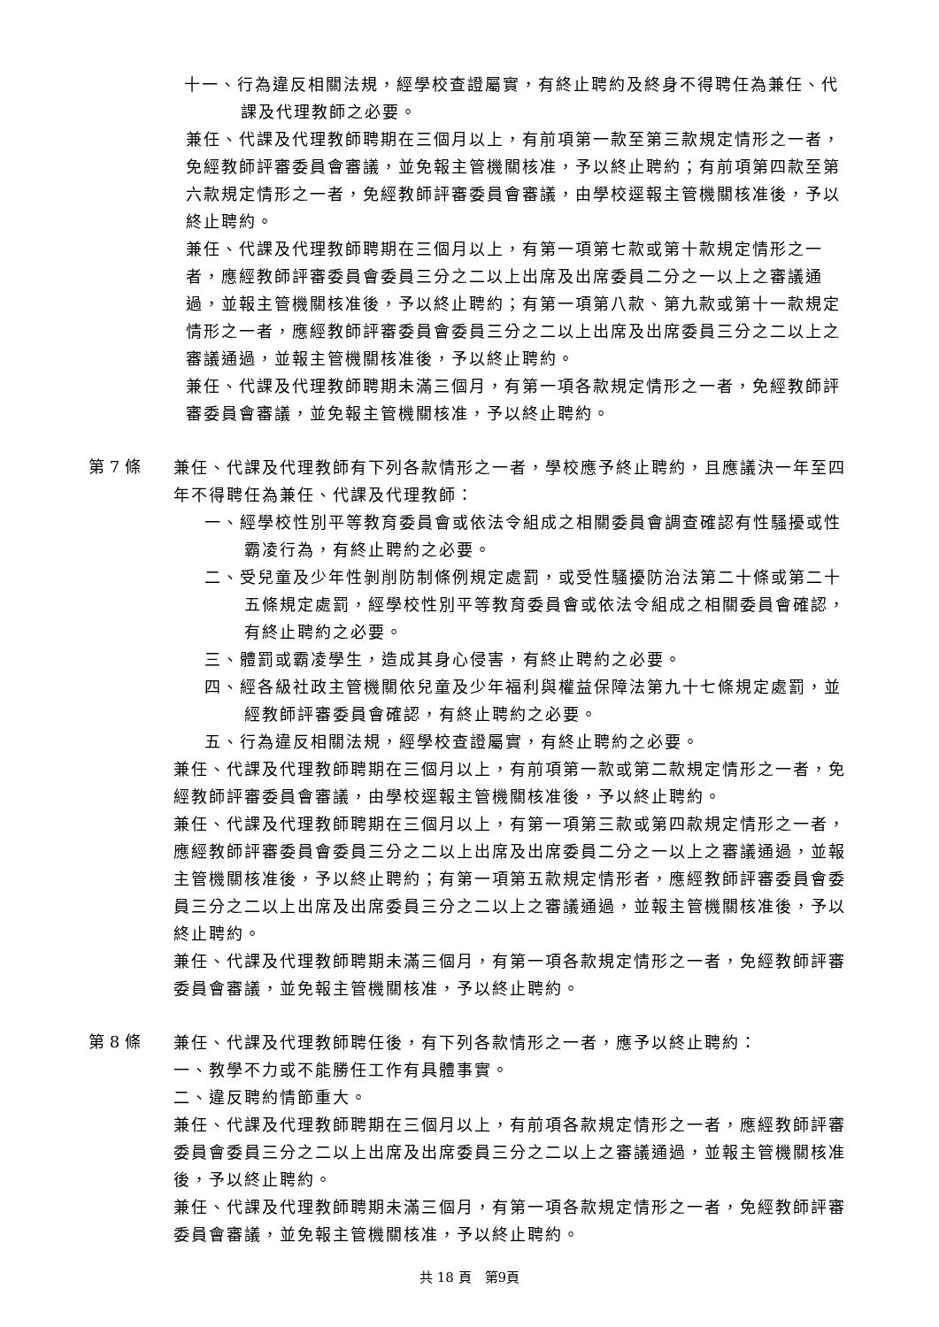十一、行為違反相關法規，經學校查證屬實，有終止聘約及終身不得聘任為兼任、代課及代理教師之必要。
兼任、代課及代理教師聘期在三個月以上，有前項第一款至第三款規定情形之一者，免經教師評審委員會審議，並免報主管機關核准，予以終止聘約；有前項第四款至第六款規定情形之一者，免經教師評審委員會審議，由學校逕報主管機關核准後，予以終止聘約。
兼任、代課及代理教師聘期在三個月以上，有第一項第七款或第十款規定情形之一者，應經教師評審委員會委員三分之二以上出席及出席委員二分之一以上之審議通過，並報主管機關核准後，予以終止聘約；有第一項第八款、第九款或第十一款規定情形之一者，應經教師評審委員會委員三分之二以上出席及出席委員三分之二以上之審議通過，並報主管機關核准後，予以終止聘約。
兼任、代課及代理教師聘期未滿三個月，有第一項各款規定情形之一者，免經教師評審委員會審議，並免報主管機關核准，予以終止聘約。
第 7 條
兼任、代課及代理教師有下列各款情形之一者，學校應予終止聘約，且應議決一年至四年不得聘任為兼任、代課及代理教師：
一、經學校性別平等教育委員會或依法令組成之相關委員會調查確認有性騷擾或性霸凌行為，有終止聘約之必要。
二、受兒童及少年性剝削防制條例規定處罰，或受性騷擾防治法第二十條或第二十五條規定處罰，經學校性別平等教育委員會或依法令組成之相關委員會確認，有終止聘約之必要。
三、體罰或霸凌學生，造成其身心侵害，有終止聘約之必要。
四、經各級社政主管機關依兒童及少年福利與權益保障法第九十七條規定處罰，並經教師評審委員會確認，有終止聘約之必要。
五、行為違反相關法規，經學校查證屬實，有終止聘約之必要。
兼任、代課及代理教師聘期在三個月以上，有前項第一款或第二款規定情形之一者，免經教師評審委員會審議，由學校逕報主管機關核准後，予以終止聘約。
兼任、代課及代理教師聘期在三個月以上，有第一項第三款或第四款規定情形之一者，應經教師評審委員會委員三分之二以上出席及出席委員二分之一以上之審議通過，並報主管機關核准後，予以終止聘約；有第一項第五款規定情形者，應經教師評審委員會委員三分之二以上出席及出席委員三分之二以上之審議通過，並報主管機關核准後，予以終止聘約。
兼任、代課及代理教師聘期未滿三個月，有第一項各款規定情形之一者，免經教師評審委員會審議，並免報主管機關核准，予以終止聘約。
第 8 條
兼任、代課及代理教師聘任後，有下列各款情形之一者，應予以終止聘約：
一、教學不力或不能勝任工作有具體事實。
二、違反聘約情節重大。
兼任、代課及代理教師聘期在三個月以上，有前項各款規定情形之一者，應經教師評審委員會委員三分之二以上出席及出席委員三分之二以上之審議通過，並報主管機關核准後，予以終止聘約。
兼任、代課及代理教師聘期未滿三個月，有第一項各款規定情形之一者，免經教師評審委員會審議，並免報主管機關核准，予以終止聘約。
共 18 頁　第9頁